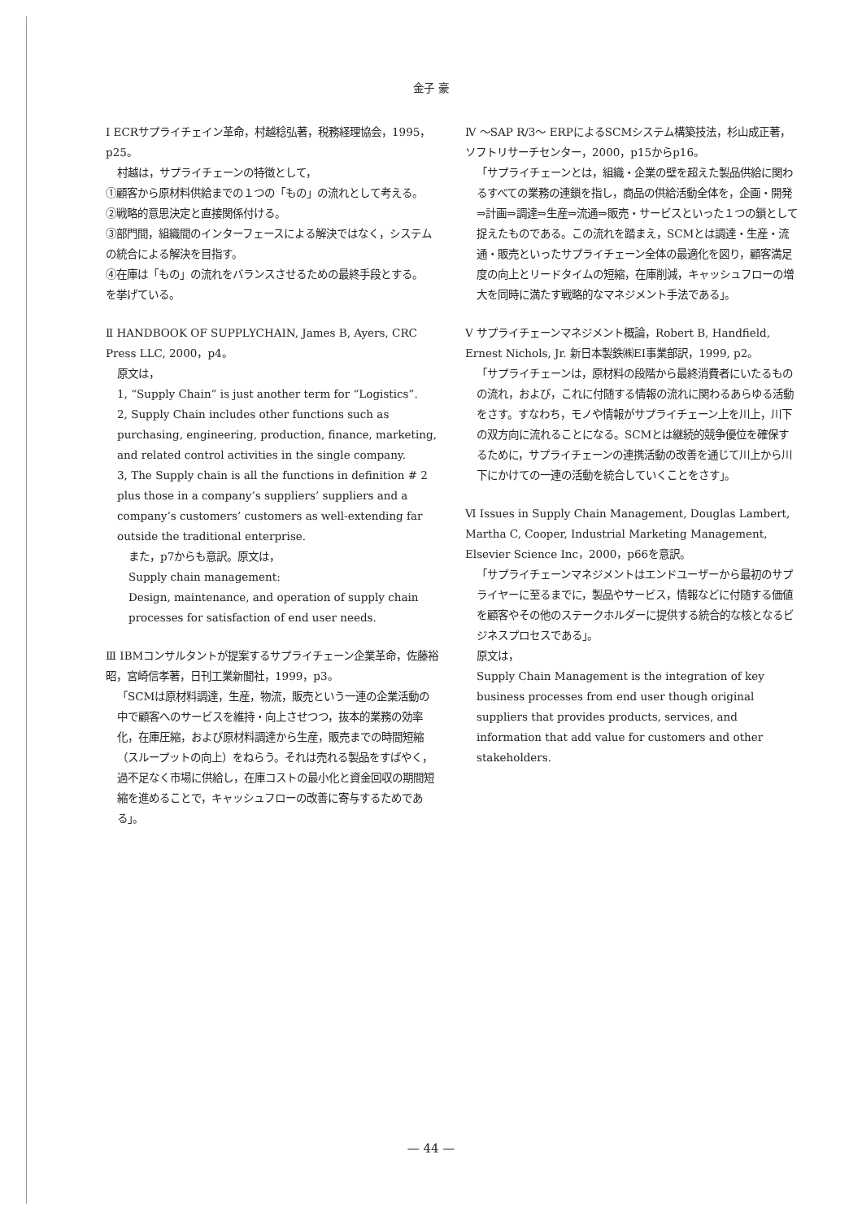金子 豪
Ⅰ ECRサプライチェイン革命，村越稔弘著，税務経理協会，1995，p25。
村越は，サプライチェーンの特徴として，
①顧客から原材料供給までの１つの「もの」の流れとして考える。
②戦略的意思決定と直接関係付ける。
③部門間，組織間のインターフェースによる解決ではなく，システムの統合による解決を目指す。
④在庫は「もの」の流れをバランスさせるための最終手段とする。
を挙げている。
Ⅱ HANDBOOK OF SUPPLYCHAIN, James B, Ayers, CRC Press LLC, 2000，p4。
原文は，
1, “Supply Chain” is just another term for “Logistics”.
2, Supply Chain includes other functions such as purchasing, engineering, production, finance, marketing, and related control activities in the single company.
3, The Supply chain is all the functions in definition # 2 plus those in a company’s suppliers’ suppliers and a company’s customers’ customers as well-extending far outside the traditional enterprise.
また，p7からも意訳。原文は，
Supply chain management:
Design, maintenance, and operation of supply chain processes for satisfaction of end user needs.
Ⅲ IBMコンサルタントが提案するサプライチェーン企業革命，佐藤裕昭，宮崎信孝著，日刊工業新聞社，1999，p3。
「SCMは原材料調達，生産，物流，販売という一連の企業活動の中で顧客へのサービスを維持・向上させつつ，抜本的業務の効率化，在庫圧縮，および原材料調達から生産，販売までの時間短縮（スループットの向上）をねらう。それは売れる製品をすばやく，過不足なく市場に供給し，在庫コストの最小化と資金回収の期間短縮を進めることで，キャッシュフローの改善に寄与するためである」。
Ⅳ ～SAP R/3～ ERPによるSCMシステム構築技法，杉山成正著，ソフトリサーチセンター，2000，p15からp16。
「サプライチェーンとは，組織・企業の壁を超えた製品供給に関わるすべての業務の連鎖を指し，商品の供給活動全体を，企画・開発⇒計画⇒調達⇒生産⇒流通⇒販売・サービスといった１つの鎖として捉えたものである。この流れを踏まえ，SCMとは調達・生産・流通・販売といったサプライチェーン全体の最適化を図り，顧客満足度の向上とリードタイムの短縮，在庫削減，キャッシュフローの増大を同時に満たす戦略的なマネジメント手法である」。
Ⅴ サプライチェーンマネジメント概論，Robert B, Handfield, Ernest Nichols, Jr. 新日本製鉄㈱EI事業部訳，1999, p2。
「サプライチェーンは，原材料の段階から最終消費者にいたるものの流れ，および，これに付随する情報の流れに関わるあらゆる活動をさす。すなわち，モノや情報がサプライチェーン上を川上，川下の双方向に流れることになる。SCMとは継続的競争優位を確保するために，サプライチェーンの連携活動の改善を通じて川上から川下にかけての一連の活動を統合していくことをさす」。
Ⅵ Issues in Supply Chain Management, Douglas Lambert, Martha C, Cooper, Industrial Marketing Management, Elsevier Science Inc，2000，p66を意訳。
「サプライチェーンマネジメントはエンドユーザーから最初のサプライヤーに至るまでに，製品やサービス，情報などに付随する価値を顧客やその他のステークホルダーに提供する統合的な核となるビジネスプロセスである」。
原文は，
Supply Chain Management is the integration of key business processes from end user though original suppliers that provides products, services, and information that add value for customers and other stakeholders.
— 44 —